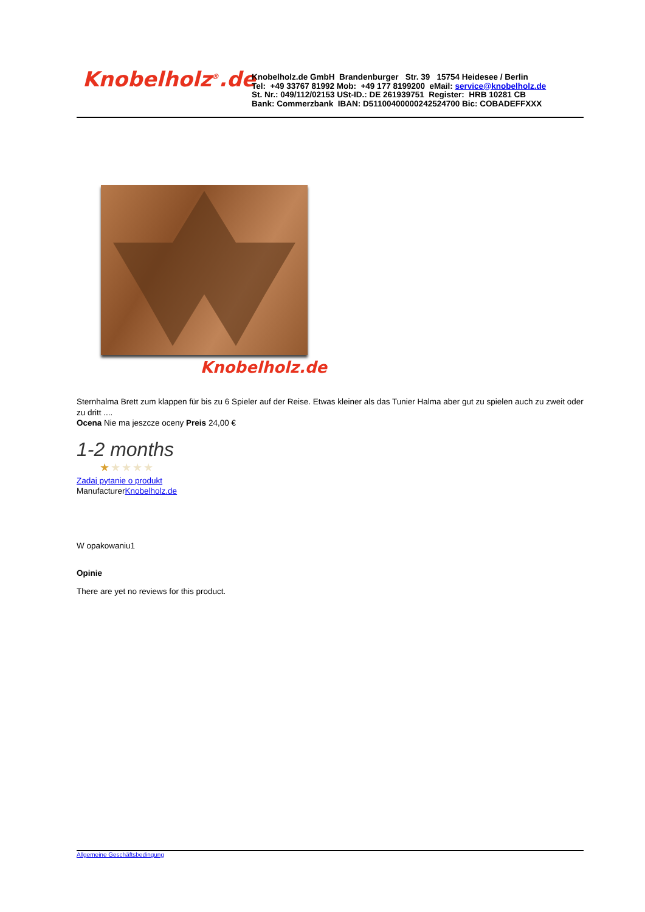Knobelholz<sup>®</sup>.de
Knobelholz.de GmbH Brandenburger Str. 39 15754 Heidesee / Berlin
Tel: +49 33767 81992 Mob: +49 177 8199200 eMail: service@knobelholz.de
St. Nr.: 049/112/02153 USt-ID.: DE 261939751 Register: HRB 10281 CB
Bank: Commerzbank IBAN: D51100400000242524700 Bic: COBADEFFXXX
Knobelholz.de
Sternhalma Brett zum klappen für bis zu 6 Spieler auf der Reise. Etwas kleiner als das Tunier Halma aber gut zu spielen auch zu zweit oder zu dritt ....
Ocena Nie ma jeszcze oceny Preis 24,00 €
1-2 months
★★★★★
Zadaj pytanie o produkt
ManufacturerKnobelholz.de
W opakowaniu1
Opinie
There are yet no reviews for this product.
Allgemeine Geschäftsbedingung